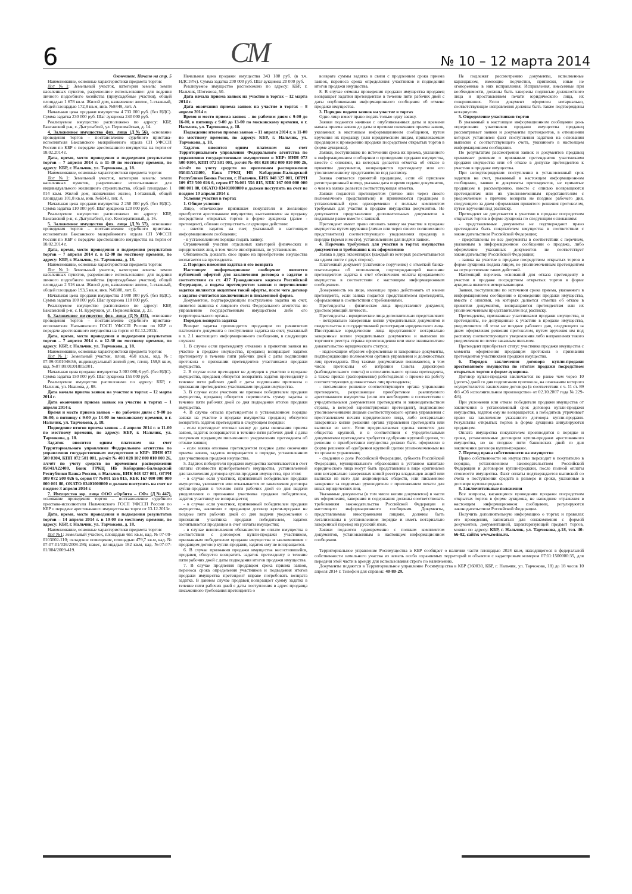6 СМ № 10 – 12 марта 2014
Окончание. Начало на стр. 5
Наименование, основные характеристики предмета торгов:
Лот №1: Земельный участок, категория земель: земли населенных пунктов, разрешенное использование: для ведения личного подсобного хозяйства (приусадебные участки), общей площадью 1 678 кв.м. Жилой дом, назначение: жилое, 1-этажный, общей площадью 172,8 кв.м, инв. №8449, лит. А
Начальная цена продажи имущества 4 733 000 руб. (без НДС). Сумма задатка 230 000 руб. Шаг аукциона 240 000 руб.
Реализуемое имущество расположено по адресу: КБР, Баксанский р-н, с. Дыгулыбгей, ул. Первомайская, д. 14.
4. Заложенное имущество физ. лица (Д№56), основание проведения торгов – постановление судебного пристава-исполнителя Баксанского межрайонного отдела СП УФССП России по КБР о передаче арестованного имущества на торги от 18.02.2014 г.
Дата, время, место проведения и подведения результатов торгов – 7 апреля 2014 г. в 11-30 по местному времени, по адресу: КБР, г. Нальчик, ул. Тарчокова, д. 18.
Наименование, основные характеристики предмета торгов:
Лот №1: Земельный участок, категория земель: земли населенных пунктов, разрешенное использование: для индивидуального жилищного строительства, общей площадью 1 014 кв.м. Жилой дом, назначение: жилое, 1-этажный, общей площадью 101,8 кв.м, инв. №6143, лит. А
Начальная цена продажи имущества 2 250 000 руб. (без НДС). Сумма задатка 110 000 руб. Шаг аукциона 120 000 руб.
Реализуемое имущество расположено по адресу: КБР, Баксанский р-н, с. Дыгулыбгей, пер. Кооперативный, д. 16.
5. Заложенное имущество физ. лица (Д№57), основание проведения торгов – постановление судебного пристава-исполнителя Баксанского межрайонного отдела СП УФССП России по КБР о передаче арестованного имущества на торги от 18.02.2014 г.
Дата, время, место проведения и подведения результатов торгов – 7 апреля 2014 г. в 12-00 по местному времени, по адресу: КБР, г. Нальчик, ул. Тарчокова, д. 18.
Наименование, основные характеристики предмета торгов:
Лот №1: Земельный участок, категория земель: земли населенных пунктов, разрешенное использование: для ведения личного подсобного хозяйства (приусадебные участки), общей площадью 2 516 кв.м. Жилой дом, назначение: жилое, 1-этажный, общей площадью 193,5 кв.м, инв. №8300, лит. Б.
Начальная цена продажи имущества 3 900 000 руб. (без НДС). Сумма задатка 100 000 руб. Шаг аукциона 110 000 руб.
Реализуемое имущество расположено по адресу: КБР, Баксанский р-н, с. Н. Куркужин, ул. Первомайская, д. 33.
6. Заложенное имущество физ. лица (Д№435), основание проведения торгов – постановление судебного пристава-исполнителя Нальчикского ГОСП УФССП России по КБР о передаче арестованного имущества на торги от 02.12.2013г.
Дата, время, место проведения и подведения результатов торгов – 7 апреля 2014 г. в 12-30 по местному времени, по адресу: КБР, г. Нальчик, ул. Тарчокова, д. 18.
Наименование, основные характеристики предмета торгов:
Лот №1: Земельный участок, площ. 458 кв.м., кад. №: 07:09:0101046:56, индивидуальный жилой дом, площ. 158,8 кв.м, кад. №07:09:01:01805:001.
Начальная цена продажи имущества 3 003 080,6 руб. (без НДС). Сумма задатка 150 000 руб. Шаг аукциона 155 000 руб.
Реализуемое имущество расположено по адресу: КБР, г. Нальчик, ул. Иванова, д. 88.
Дата начала приема заявок на участие в торгах – 12 марта 2014 г.
Дата окончания приема заявок на участие в торгах – 1 апреля 2014 г.
Время и место приема заявок – по рабочим дням с 9-00 до 16-00, в пятницу с 9-00 до 13-00 по московскому времени, в г. Нальчик, ул. Тарчокова, д. 18.
Подведение итогов приема заявок – 4 апреля 2014 г. в 11-00 по местному времени, по адресу: КБР, г. Нальчик, ул. Тарчокова, д. 18.
Задаток вносится одним платежом на счет Территориального управления Федерального агентства по управлению государственным имуществом в КБР: ИНН 072 500 0304, КПП 072 501 001, р/счёт № 403 028 102 000 010 000 26, л/счёт по учету средств во временном распоряжении 05041А22400, Банк ГРКЦ НБ Кабардино-Балкарской Республики Банка России, г. Нальчик, БИК 048 327 001, ОГРН 109 072 500 026 6, серия 07 №001 556 815, КБК 167 000 000 000 000 001 80, ОКАТО 83401000000 и должен поступить на счет не позднее 3 апреля 2014 г.
7. Имущество юр. лица ООО «Орбита – СФ» (Д№447), основание проведения торгов – постановление судебного пристава-исполнителя Нальчикского ГОСП УФССП России по КБР о передаче арестованного имущества на торги от 13.12.2013г.
Дата, время, место проведения и подведения результатов торгов – 14 апреля 2014 г. в 10-00 по местному времени, по адресу: КБР, г. Нальчик, ул. Тарчокова, д. 18.
Наименование, основные характеристики предмета торгов:
Лот №1: Земельный участок, площадью 661 кв.м, кад. № 07-09-0103002-110; складское помещение, площадью 479,7 кв.м, кад. № 07-07-01/039/2008-295; навес, площадью 182 кв.м, кад. №07-07-01/004/2009-419.
Начальная цена продажи имущества 343 180 руб. (в т.ч. НДС18%). Сумма задатка 200 000 руб. Шаг аукциона 20 000 руб.
Реализуемое имущество расположено по адресу: КБР, г. Нальчик, Шогенова, 50.
Дата начала приема заявок на участие в торгах – 12 марта 2014 г.
Дата окончания приема заявок на участие в торгах – 8 апреля 2014 г.
Время и место приема заявок – по рабочим дням с 9-00 до 16-00, в пятницу с 9-00 до 13-00 по московскому времени, в г. Нальчик, ул. Тарчокова, д. 18.
Подведение итогов приема заявок – 11 апреля 2014 г. в 11-00 по местному времени, по адресу: КБР, г. Нальчик, ул. Тарчокова, д. 18.
Задаток вносится одним платежом на счет Территориального управления Федерального агентства по управлению государственным имуществом в КБР: ИНН 072 500 0304, КПП 072 501 001, р/счёт № 403 028 102 000 010 000 26, л/счёт по учету средств во временном распоряжении 05041А22400, Банк ГРКЦ НБ Кабардино-Балкарской Республики Банка России, г. Нальчик, БИК 048 327 001, ОГРН 109 072 500 026 6, серия 07 №001 556 815, КБК 167 000 000 000 000 001 80, ОКАТО 83401000000 и должен поступить на счет не позднее 10 апреля 2014 г.
Условия участия в торгах
1. Общие условия
Лицо, отвечающее признакам покупателя и желающее приобрести арестованное имущество, выставляемое на продажу посредством открытых торгов в форме аукциона (далее - претендент), обязано осуществить следующие действия:
- внести задаток на счет, указанный в настоящем информационном сообщении;
- в установленном порядке подать заявку.
Ограничений участия отдельных категорий физических и юридических лиц, в том числе иностранных, не установлено.
Обязанность доказать свое право на приобретение имущества возлагается на претендента.
2. Порядок внесения задатка и его возврата
Настоящее информационное сообщение является публичной офертой для заключения договора о задатке в соответствии со ст. 437 Гражданского кодекса Российской Федерации, а подача претендентом заявки и перечисление задатка являются акцептом такой оферты, после чего договор о задатке считается заключенным в письменной форме.
Документом, подтверждающим поступление задатка на счет, является выписка с лицевого счета Федерального агентства по управлению государственным имуществом либо его территориального органа.
Порядок возврата задатка
Возврат задатка производится продавцом по реквизитам платежного документа о поступлении задатка на счет, указанный в п. 2.1 настоящего информационного сообщения, в следующих случаях:
1. В случае если претенденту отказано в принятии заявки на участие в продаже имущества, продавец возвращает задаток претенденту в течение пяти рабочих дней с даты подписания протокола о признании претендентов участниками продажи имущества.
2. В случае если претендент не допущен к участию в продаже имущества, продавец обязуется возвратить задаток претенденту в течение пяти рабочих дней с даты подписания протокола о признании претендентов участниками продажи имущества.
3. В случае если участник не признан победителем продажи имущества, продавец обязуется перечислить сумму задатка в течение пяти рабочих дней со дня подведения итогов продажи имущества.
4. В случае отзыва претендентом в установленном порядке заявки на участие в продаже имущества продавец обязуется возвратить задаток претендента в следующем порядке:
- если претендент отозвал заявку до даты окончания приема заявок, задаток возвращается в течение пяти рабочих дней с даты получения продавцом письменного уведомления претендента об отзыве заявки;
- если заявка отозвана претендентом позднее даты окончания приема заявок, задаток возвращается в порядке, установленном для участников продажи имущества.
5. Задаток победителя продажи имущества засчитывается в счет оплаты стоимости приобретаемого имущества, установленной для заключения договора купли-продажи имущества, при этом:
- в случае если участник, признанный победителем продажи имущества, уклоняется или отказывается от заключения договора купли-продажи в течение пяти рабочих дней со дня выдачи уведомления о признании участника продажи победителем, задаток участнику не возвращается;
- в случае если участник, признанный победителем продажи имущества, заключил с продавцом договор купли-продажи не позднее пяти рабочих дней со дня выдачи уведомления о признании участника продажи победителем, задаток засчитывается продавцом в счет оплаты имущества;
- в случае неисполнения обязанности по оплате имущества в соответствии с договором купли-продажи участником, признанным победителем продажи имущества и заключившим с продавцом договор купли-продажи, задаток ему не возвращается.
6. В случае признания продажи имущества несостоявшейся, продавец обязуется возвратить задаток претенденту в течение пяти рабочих дней с даты подведения итогов продажи имущества.
7. В случае продления продавцом срока приема заявок, переноса срока определения участников и подведения итогов продажи имущества претендент вправе потребовать возврата задатка. В данном случае продавец возвращает сумму задатка в течение пяти рабочих дней с даты поступления в адрес продавца письменного требования претендента о
возврате суммы задатка в связи с продлением срока приема заявок, переноса срока определения участников и подведения итогов продажи имущества.
8. В случае отмены проведения продажи имущества продавец возвращает задатки претендентам в течение пяти рабочих дней с даты опубликования информационного сообщения об отмене продажи имущества.
3. Порядок подачи заявок на участие в торгах
Одно лицо имеет право подать только одну заявку.
Заявки подаются начиная с опубликованных даты и времени начала приема заявок до даты и времени окончания приема заявок, указанных в настоящем информационном сообщении, путем вручения их продавцу (или юридическим лицам, привлекаемым продавцом к проведению продажи посредством открытых торгов в форме аукциона).
Заявки, поступившие по истечении срока их приема, указанного в информационном сообщении о проведении продажи имущества, вместе с описями, на которых делается отметка об отказе в принятии документов, возвращаются претенденту или его уполномоченному представителю под расписку.
Заявка считается принятой продавцом, если ей присвоен регистрационный номер, указаны дата и время подачи документов, о чем на заявке делается соответствующая отметка.
Заявки подаются претендентом (лично или через своего полномочного представителя) и принимаются продавцом в установленный срок одновременно с полным комплектом требуемых для участия в продаже имущества документов. Не допускается представление дополнительных документов к поданным ранее вместе с заявкой.
Претендент имеет право отозвать заявку на участие в продаже имущества путем вручения (лично или через своего полномочного представителя) соответствующего уведомления продавцу в порядке (время и место), установленном для подачи заявок.
4. Перечень требуемых для участия в торгах имущества документов и требования к их оформлению
Заявка в двух экземплярах (каждый из которых распечатывается на одном листе с двух сторон).
Платежный документ (платежное поручение) с отметкой банка-плательщика об исполнении, подтверждающий внесение претендентом задатка в счет обеспечения оплаты продаваемого имущества в соответствии с настоящим информационным сообщением.
Доверенность на лицо, имеющее право действовать от имени претендента, если заявка подается представителем претендента, оформленная в соответствии с требованиями.
Претенденты - физические лица представляют документ, удостоверяющий личность.
Претенденты - юридические лица дополнительно представляют:
- нотариально заверенные копии учредительных документов и свидетельства о государственной регистрации юридического лица. Иностранные юридические лица представляют нотариально заверенные копии учредительных документов и выписки из торгового реестра страны происхождения или иное эквивалентное доказательство юридического статуса;
- надлежащим образом оформленные и заверенные документы, подтверждающие полномочия органов управления и должностных лиц претендента. Под такими документами понимаются, в том числе протоколы об избрании Совета директоров (наблюдательного совета) и исполнительного органа претендента, а также приказ (распоряжение) работодателя о приеме на работу соответствующих должностных лиц претендента;
- письменное решение соответствующего органа управления претендента, разрешающее приобретение реализуемого арестованного имущества (если это необходимо в соответствии с учредительными документами претендента и законодательством страны, в которой зарегистрирован претендент), подписанное уполномоченными лицами соответствующего органа управления с проставлением печати юридического лица, либо нотариально заверенные копии решения органа управления претендента или выписки из него. Если предполагаемая сделка является для общества крупной, и в соответствии с учредительными документами претендента требуется одобрение крупной сделки, то решение о приобретении имущества должно быть оформлено в форме решения об одобрении крупной сделки уполномоченным на то органом управления;
- сведения о доле Российской Федерации, субъекта Российской Федерации, муниципального образования в уставном капитале юридического лица могут быть представлены в виде оригиналов или нотариально заверенных копий реестра владельцев акций или выписки из него для акционерных обществ, или письменное заверение за подписью руководителя с приложением печати для иных юридических лиц.
Указанные документы (в том числе копии документов) в части их оформления, заверения и содержания должны соответствовать требованиям законодательства Российской Федерации и настоящего информационного сообщения. Документы, представляемые иностранными лицами, должны быть легализованы в установленном порядке и иметь нотариально заверенный перевод на русский язык.
Заявки подаются одновременно с полным комплектом документов, установленным в настоящем информационном сообщении.
Не подлежат рассмотрению документы, исполненные карандашом, имеющие подчистки, приписки, иные не оговоренные в них исправления. Исправления, внесенные при необходимости, должны быть заверены подписью должностного лица и проставлением печати юридического лица, их совершивших. Если документ оформлен нотариально, соответствующие исправления должны быть также подтверждены нотариусом.
5. Определение участников торгов
В указанный в настоящем информационном сообщении день определения участников продажи имущества продавец рассматривает заявки и документы претендентов, в отношении которых установлен факт поступления задатков на основании выписки с соответствующего счета, указанного в настоящем информационном сообщении.
По результатам рассмотрения заявок и документов продавец принимает решение о признании претендентов участниками продажи имущества или об отказе в допуске претендентов к участию в продаже имущества.
При неподтверждении поступления в установленный срок задатков на счет, указанный в настоящем информационном сообщении, заявки и документы претендентов, не принятые продавцом к рассмотрению, вместе с описью возвращаются претендентам или их уполномоченным представителям с уведомлением о причине возврата не позднее рабочего дня, следующего за днем оформления принятого решения протоколом, путем вручения под расписку.
Претендент не допускается к участию в продаже посредством открытых торгов в форме аукциона по следующим основаниям:
- представленные документы не подтверждают право претендента быть покупателем имущества в соответствии с законодательством Российской Федерации;
- представлены не все документы в соответствии с перечнем, указанным в информационном сообщении о продаже, либо оформление указанных документов не соответствует законодательству Российской Федерации;
- заявка на участие в продаже посредством открытых торгов в форме аукциона подана лицом, не уполномоченным претендентом на осуществление таких действий.
Настоящий перечень оснований для отказа претенденту в участии в продаже посредством открытых торгов в форме аукциона является исчерпывающим.
Заявки, поступившие по истечении срока приема, указанного в информационном сообщении о проведении продажи имущества, вместе с описями, на которых делается отметка об отказе в принятии документов, возвращаются претендентам или их уполномоченным представителям под расписку.
Претенденты, признанные участниками продажи имущества, и претенденты, не допущенные к участию в продаже имущества, уведомляются об этом не позднее рабочего дня, следующего за днем оформления решения протоколом, путем вручения им под расписку соответствующего уведомления либо направления такого уведомления по почте заказным письмом.
Претендент приобретает статус участника продажи имущества с момента оформления продавцом протокола о признании претендентов участниками продажи имущества.
6. Порядок заключения договора купли-продажи арестованного имущества по итогам продажи посредством открытых торгов в форме аукциона.
Договор купли-продажи заключается не ранее чем через 10 (десять) дней со дня подписания протокола, на основании которого осуществляется заключение договора (в соответствии с ч. 11 ст. 89 ФЗ «Об исполнительном производстве» от 02.10.2007 года № 229-ФЗ).
При уклонении или отказе победителя продажи имущества от заключения в установленный срок договора купли-продажи имущества, задаток ему не возвращается, а победитель утрачивает право на заключение указанного договора купли-продажи. Результаты открытых торгов в форме аукциона аннулируются продавцом.
Оплата имущества покупателем производится в порядке и сроки, установленные договором купли-продажи арестованного имущества, но не позднее пяти банковских дней со дня заключения договора купли-продажи.
7. Переход права собственности на имущество
Право собственности на имущество переходит к покупателю в порядке, установленном законодательством Российской Федерации и договором купли-продажи, после полной оплаты стоимости имущества. Факт оплаты подтверждается выпиской со счета о поступлении средств в размере и сроки, указанные в договоре купли-продажи.
8. Заключительные положения
Все вопросы, касающиеся проведения продажи посредством открытых торгов в форме аукциона, не нашедшие отражения в настоящем информационном сообщении, регулируются законодательством Российской Федерации.
Получить дополнительную информацию о торгах и правилах его проведения, записаться для ознакомления с формой документов, документацией, характеризующей предмет торгов, можно по адресу: КБР, г. Нальчик, ул. Тарчокова, д.18, тел. 40-66-82, сайте: www.rosim.ru.
Территориальное управление Росимущества в КБР сообщает о наличии части площадью 2024 кв.м, находящегося в федеральной собственности земельного участка из земель особо охраняемых территорий и объектов с кадастровым номером 07:11:1500000:35, для передачи этой части в аренду для использования строго по назначению.
Документы подаются в Территориальное управление Росимущества в КБР (360030, КБР, г. Нальчик, ул. Тарчокова, 18) до 18 часов 10 апреля 2014 г. Телефон для справок: 40-80-29.